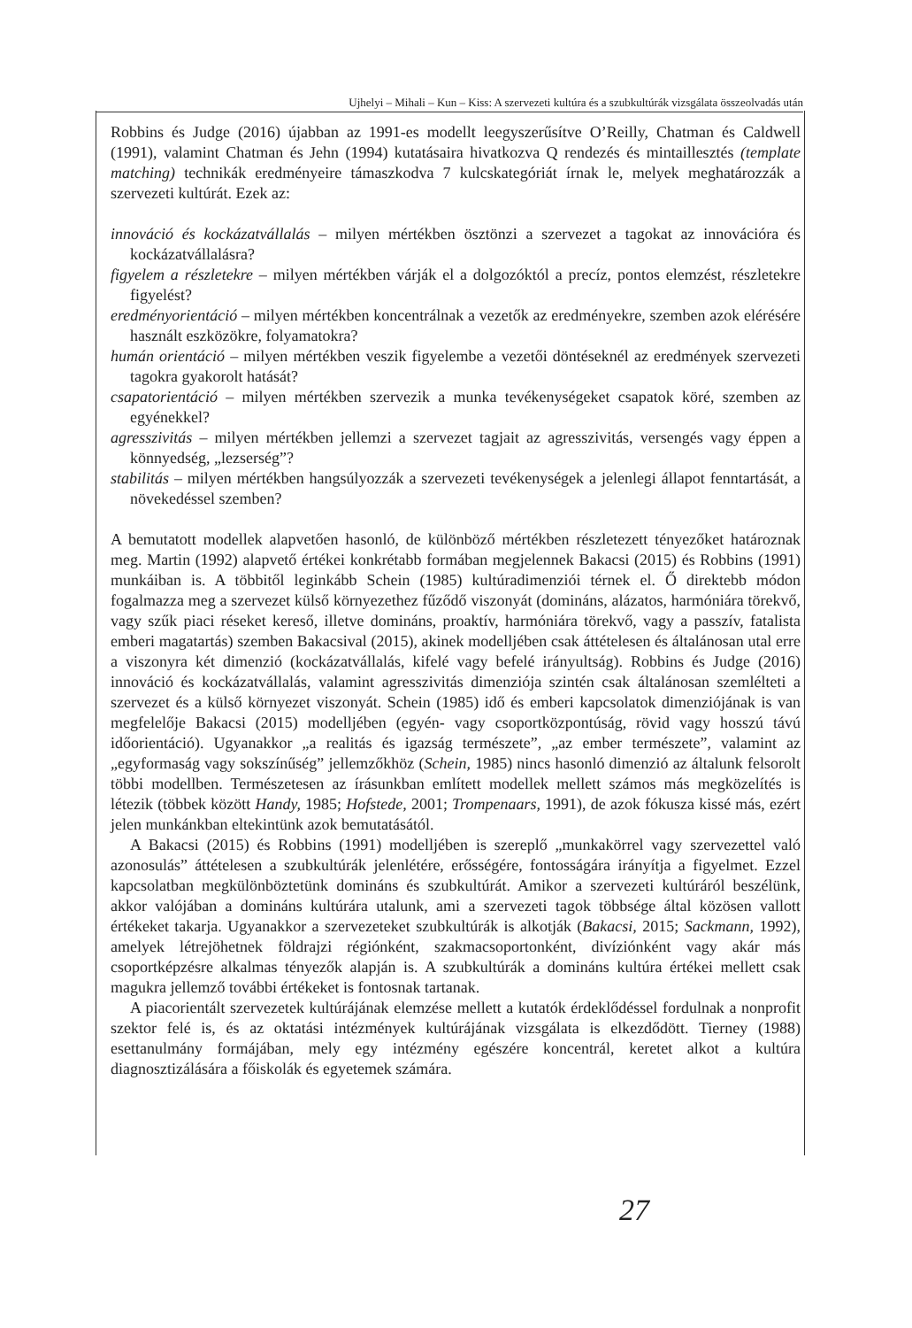Ujhelyi – Mihali – Kun – Kiss: A szervezeti kultúra és a szubkultúrák vizsgálata összeolvadás után
Robbins és Judge (2016) újabban az 1991-es modellt leegyszerűsítve O’Reilly, Chatman és Caldwell (1991), valamint Chatman és Jehn (1994) kutatásaira hivatkozva Q rendezés és mintaillesztés (template matching) technikák eredményeire támaszkodva 7 kulcskategóriát írnak le, melyek meghatározzák a szervezeti kultúrát. Ezek az:
innováció és kockázatvállalás – milyen mértékben ösztönzi a szervezet a tagokat az innovációra és kockázatvállalásra?
figyelem a részletekre – milyen mértékben várják el a dolgozóktól a precíz, pontos elemzést, részletekre figyelést?
eredményorientáció – milyen mértékben koncentrálnak a vezetők az eredményekre, szemben azok elérésére használt eszközökre, folyamatokra?
humán orientáció – milyen mértékben veszik figyelembe a vezetői döntéseknél az eredmények szervezeti tagokra gyakorolt hatását?
csapatorientáció – milyen mértékben szervezik a munka tevékenységeket csapatok köré, szemben az egyénekkel?
agresszivitás – milyen mértékben jellemzi a szervezet tagjait az agresszivitás, versengés vagy éppen a könnyedség, „lezserség”?
stabilitás – milyen mértékben hangsúlyozzák a szervezeti tevékenységek a jelenlegi állapot fenntartását, a növekedéssel szemben?
A bemutatott modellek alapvetően hasonló, de különböző mértékben részletezett tényezőket határoznak meg. Martin (1992) alapvető értékei konkrétabb formában megjelennek Bakacsi (2015) és Robbins (1991) munkáiban is. A többitől leginkább Schein (1985) kultúradimenziói térnek el. Ő direktebb módon fogalmazza meg a szervezet külső környezethez fűződő viszonyát (domináns, alázatos, harmóniára törekvő, vagy szűk piaci réseket kereső, illetve domináns, proaktív, harmóniára törekvő, vagy a passzív, fatalista emberi magatartás) szemben Bakacsival (2015), akinek modelljében csak áttételesen és általánosan utal erre a viszonyra két dimenzió (kockázatvállalás, kifelé vagy befelé irányultság). Robbins és Judge (2016) innováció és kockázatvállalás, valamint agresszivitás dimenziója szintén csak általánosan szemlélteti a szervezet és a külső környezet viszonyát. Schein (1985) idő és emberi kapcsolatok dimenziójának is van megfelelője Bakacsi (2015) modelljében (egyén- vagy csoportközpontúság, rövid vagy hosszú távú időorientáció). Ugyanakkor „a realitás és igazság természete”, „az ember természete”, valamint az „egyformaság vagy sokszínűség” jellemzőkhöz (Schein, 1985) nincs hasonló dimenzió az általunk felsorolt többi modellben. Természetesen az írásunkban említett modellek mellett számos más megközelítés is létezik (többek között Handy, 1985; Hofstede, 2001; Trompenaars, 1991), de azok fókusza kissé más, ezért jelen munkánkban eltekintünk azok bemutatásától.
A Bakacsi (2015) és Robbins (1991) modelljében is szereplő „munkakörrel vagy szervezettel való azonosulás” áttételesen a szubkultúrák jelenlétére, erősségére, fontosságára irányítja a figyelmet. Ezzel kapcsolatban megkülönböztetünk domináns és szubkultúrát. Amikor a szervezeti kultúráról beszélünk, akkor valójában a domináns kultúrára utalunk, ami a szervezeti tagok többsége által közösen vallott értékeket takarja. Ugyanakkor a szervezeteket szubkultúrák is alkotják (Bakacsi, 2015; Sackmann, 1992), amelyek létrejöhetnek földrajzi régiónként, szakmacsoportonként, divíziónként vagy akár más csoportképzésre alkalmas tényezők alapján is. A szubkultúrák a domináns kultúra értékei mellett csak magukra jellemző további értékeket is fontosnak tartanak.
A piacorientált szervezetek kultúrájának elemzése mellett a kutatók érdeklődéssel fordulnak a nonprofit szektor felé is, és az oktatási intézmények kultúrájának vizsgálata is elkezdődött. Tierney (1988) esettanulmány formájában, mely egy intézmény egészére koncentrál, keretet alkot a kultúra diagnosztizálására a főiskolák és egyetemek számára.
27